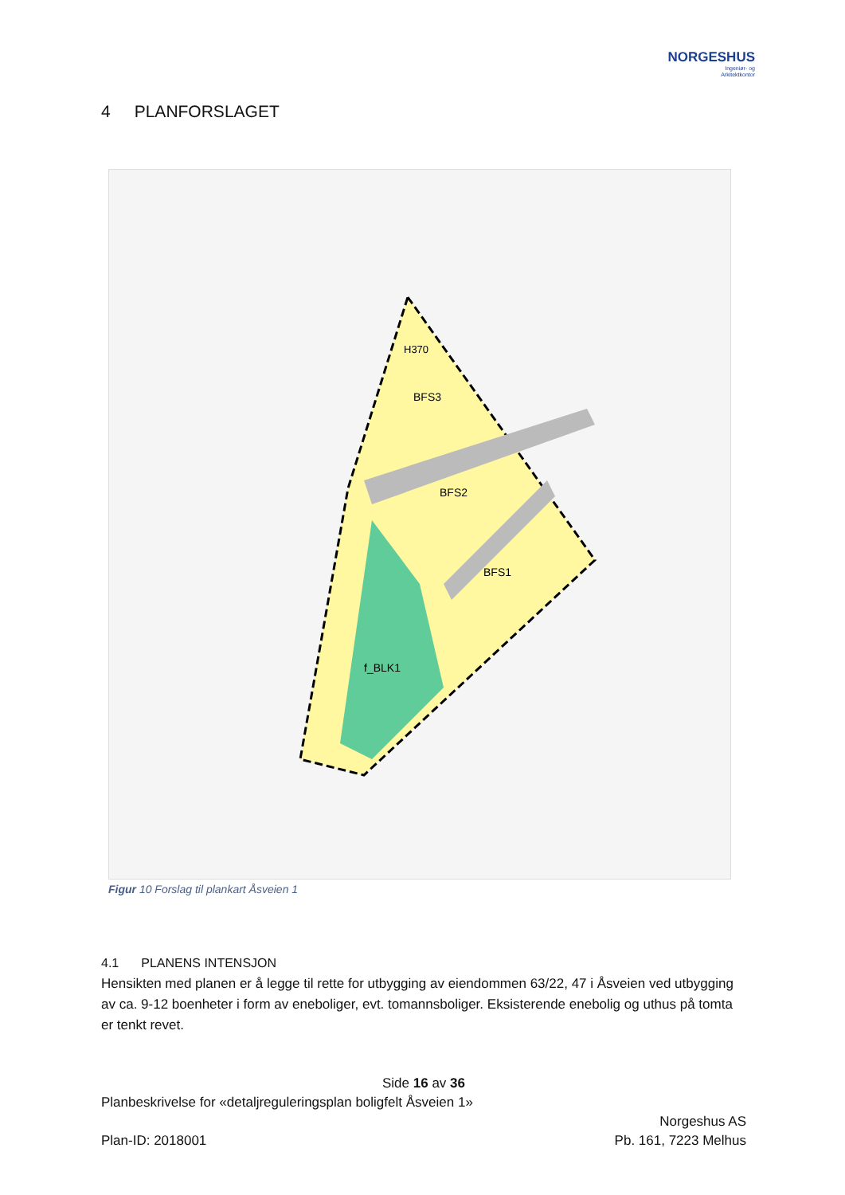NORGESHUS
Ingeniør- og
Arkitektkontor
4 PLANFORSLAGET
BFS3
BFS2
BFS1
f_BLK1
H370
Figur 10 Forslag til plankart Åsveien 1
4.1 PLANENS INTENSJON
Hensikten med planen er å legge til rette for utbygging av eiendommen 63/22, 47 i Åsveien ved utbygging av ca. 9-12 boenheter i form av eneboliger, evt. tomannsboliger. Eksisterende enebolig og uthus på tomta er tenkt revet.
Side 16 av 36
Planbeskrivelse for «detaljreguleringsplan boligfelt Åsveien 1»
Norgeshus AS
Plan-ID: 2018001 Pb. 161, 7223 Melhus